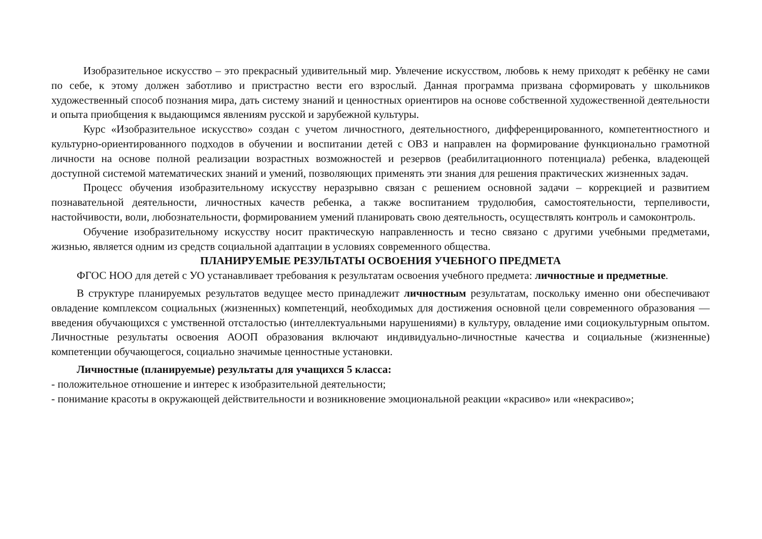Изобразительное искусство – это прекрасный удивительный мир. Увлечение искусством, любовь к нему приходят к ребёнку не сами по себе, к этому должен заботливо и пристрастно вести его взрослый. Данная программа призвана сформировать у школьников художественный способ познания мира, дать систему знаний и ценностных ориентиров на основе собственной художественной деятельности и опыта приобщения к выдающимся явлениям русской и зарубежной культуры.
Курс «Изобразительное искусство» создан с учетом личностного, деятельностного, дифференцированного, компетентностного и культурно-ориентированного подходов в обучении и воспитании детей с ОВЗ и направлен на формирование функционально грамотной личности на основе полной реализации возрастных возможностей и резервов (реабилитационного потенциала) ребенка, владеющей доступной системой математических знаний и умений, позволяющих применять эти знания для решения практических жизненных задач.
Процесс обучения изобразительному искусству неразрывно связан с решением основной задачи – коррекцией и развитием познавательной деятельности, личностных качеств ребенка, а также воспитанием трудолюбия, самостоятельности, терпеливости, настойчивости, воли, любознательности, формированием умений планировать свою деятельность, осуществлять контроль и самоконтроль.
Обучение изобразительному искусству носит практическую направленность и тесно связано с другими учебными предметами, жизнью, является одним из средств социальной адаптации в условиях современного общества.
ПЛАНИРУЕМЫЕ РЕЗУЛЬТАТЫ ОСВОЕНИЯ УЧЕБНОГО ПРЕДМЕТА
ФГОС НОО для детей с УО устанавливает требования к результатам освоения учебного предмета: личностные и предметные.
В структуре планируемых результатов ведущее место принадлежит личностным результатам, поскольку именно они обеспечивают овладение комплексом социальных (жизненных) компетенций, необходимых для достижения основной цели современного образования — введения обучающихся с умственной отсталостью (интеллектуальными нарушениями) в культуру, овладение ими социокультурным опытом. Личностные результаты освоения АООП образования включают индивидуально-личностные качества и социальные (жизненные) компетенции обучающегося, социально значимые ценностные установки.
Личностные (планируемые) результаты для учащихся 5 класса:
- положительное отношение и интерес к изобразительной деятельности;
- понимание красоты в окружающей действительности и возникновение эмоциональной реакции «красиво» или «некрасиво»;